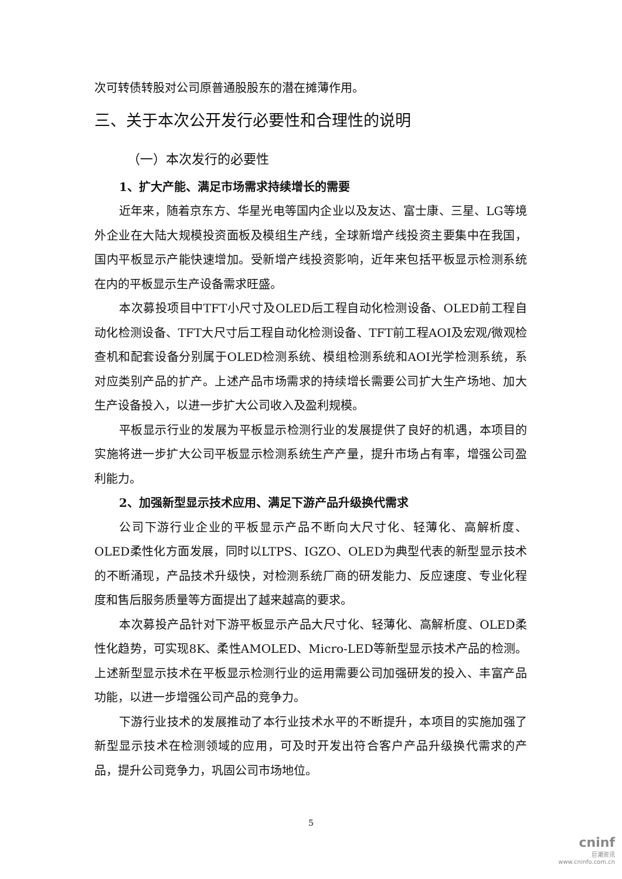次可转债转股对公司原普通股股东的潜在摊薄作用。
三、关于本次公开发行必要性和合理性的说明
（一）本次发行的必要性
1、扩大产能、满足市场需求持续增长的需要
近年来，随着京东方、华星光电等国内企业以及友达、富士康、三星、LG等境外企业在大陆大规模投资面板及模组生产线，全球新增产线投资主要集中在我国，国内平板显示产能快速增加。受新增产线投资影响，近年来包括平板显示检测系统在内的平板显示生产设备需求旺盛。
本次募投项目中TFT小尺寸及OLED后工程自动化检测设备、OLED前工程自动化检测设备、TFT大尺寸后工程自动化检测设备、TFT前工程AOI及宏观/微观检查机和配套设备分别属于OLED检测系统、模组检测系统和AOI光学检测系统，系对应类别产品的扩产。上述产品市场需求的持续增长需要公司扩大生产场地、加大生产设备投入，以进一步扩大公司收入及盈利规模。
平板显示行业的发展为平板显示检测行业的发展提供了良好的机遇，本项目的实施将进一步扩大公司平板显示检测系统生产产量，提升市场占有率，增强公司盈利能力。
2、加强新型显示技术应用、满足下游产品升级换代需求
公司下游行业企业的平板显示产品不断向大尺寸化、轻薄化、高解析度、OLED柔性化方面发展，同时以LTPS、IGZO、OLED为典型代表的新型显示技术的不断涌现，产品技术升级快，对检测系统厂商的研发能力、反应速度、专业化程度和售后服务质量等方面提出了越来越高的要求。
本次募投产品针对下游平板显示产品大尺寸化、轻薄化、高解析度、OLED柔性化趋势，可实现8K、柔性AMOLED、Micro-LED等新型显示技术产品的检测。上述新型显示技术在平板显示检测行业的运用需要公司加强研发的投入、丰富产品功能，以进一步增强公司产品的竞争力。
下游行业技术的发展推动了本行业技术水平的不断提升，本项目的实施加强了新型显示技术在检测领域的应用，可及时开发出符合客户产品升级换代需求的产品，提升公司竞争力，巩固公司市场地位。
5
cninf
巨潮资讯
www.cninfo.com.cn